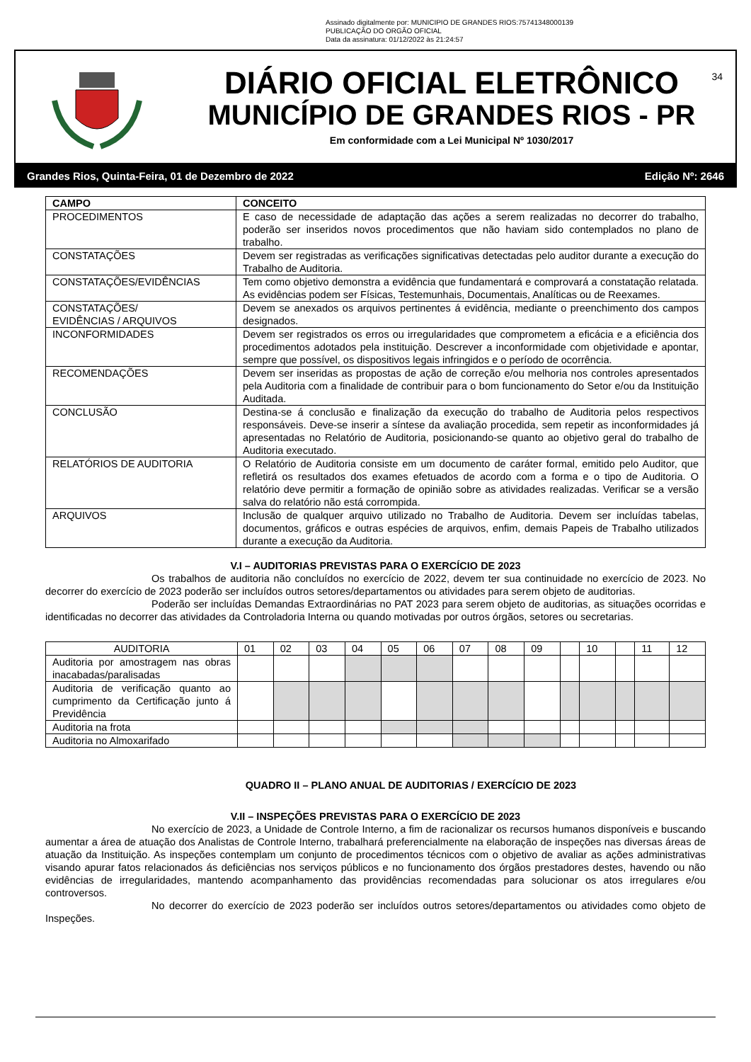Assinado digitalmente por: MUNICIPIO DE GRANDES RIOS:75741348000139
PUBLICAÇÃO DO ORGÃO OFICIAL
Data da assinatura: 01/12/2022 às 21:24:57
DIÁRIO OFICIAL ELETRÔNICO
MUNICÍPIO DE GRANDES RIOS - PR
Em conformidade com a Lei Municipal Nº 1030/2017
34
Grandes Rios, Quinta-Feira, 01 de Dezembro de 2022 Edição Nº: 2646
| CAMPO | CONCEITO |
| --- | --- |
| PROCEDIMENTOS | E caso de necessidade de adaptação das ações a serem realizadas no decorrer do trabalho, poderão ser inseridos novos procedimentos que não haviam sido contemplados no plano de trabalho. |
| CONSTATAÇÕES | Devem ser registradas as verificações significativas detectadas pelo auditor durante a execução do Trabalho de Auditoria. |
| CONSTATAÇÕES/EVIDÊNCIAS | Tem como objetivo demonstra a evidência que fundamentará e comprovará a constatação relatada. As evidências podem ser Físicas, Testemunhais, Documentais, Analíticas ou de Reexames. |
| CONSTATAÇÕES/ EVIDÊNCIAS / ARQUIVOS | Devem se anexados os arquivos pertinentes á evidência, mediante o preenchimento dos campos designados. |
| INCONFORMIDADES | Devem ser registrados os erros ou irregularidades que comprometem a eficácia e a eficiência dos procedimentos adotados pela instituição. Descrever a inconformidade com objetividade e apontar, sempre que possível, os dispositivos legais infringidos e o período de ocorrência. |
| RECOMENDAÇÕES | Devem ser inseridas as propostas de ação de correção e/ou melhoria nos controles apresentados pela Auditoria com a finalidade de contribuir para o bom funcionamento do Setor e/ou da Instituição Auditada. |
| CONCLUSÃO | Destina-se á conclusão e finalização da execução do trabalho de Auditoria pelos respectivos responsáveis. Deve-se inserir a síntese da avaliação procedida, sem repetir as inconformidades já apresentadas no Relatório de Auditoria, posicionando-se quanto ao objetivo geral do trabalho de Auditoria executado. |
| RELATÓRIOS DE AUDITORIA | O Relatório de Auditoria consiste em um documento de caráter formal, emitido pelo Auditor, que refletirá os resultados dos exames efetuados de acordo com a forma e o tipo de Auditoria. O relatório deve permitir a formação de opinião sobre as atividades realizadas. Verificar se a versão salva do relatório não está corrompida. |
| ARQUIVOS | Inclusão de qualquer arquivo utilizado no Trabalho de Auditoria. Devem ser incluídas tabelas, documentos, gráficos e outras espécies de arquivos, enfim, demais Papeis de Trabalho utilizados durante a execução da Auditoria. |
V.I – AUDITORIAS PREVISTAS PARA O EXERCÍCIO DE 2023
Os trabalhos de auditoria não concluídos no exercício de 2022, devem ter sua continuidade no exercício de 2023. No decorrer do exercício de 2023 poderão ser incluídos outros setores/departamentos ou atividades para serem objeto de auditorias.
Poderão ser incluídas Demandas Extraordinárias no PAT 2023 para serem objeto de auditorias, as situações ocorridas e identificadas no decorrer das atividades da Controladoria Interna ou quando motivadas por outros órgãos, setores ou secretarias.
| AUDITORIA | 01 | 02 | 03 | 04 | 05 | 06 | 07 | 08 | 09 | | 10 | | 11 | 12 |
| Auditoria por amostragem nas obras inacabadas/paralisadas | | | | | | | | | | | | | | |
| Auditoria de verificação quanto ao cumprimento da Certificação junto á Previdência | | | | | | | | | | | | | | |
| Auditoria na frota | | | | | | | | | | | | | | |
| Auditoria no Almoxarifado | | | | | | | | | | | | | | |
QUADRO II – PLANO ANUAL DE AUDITORIAS / EXERCÍCIO DE 2023
V.II – INSPEÇÕES PREVISTAS PARA O EXERCÍCIO DE 2023
No exercício de 2023, a Unidade de Controle Interno, a fim de racionalizar os recursos humanos disponíveis e buscando aumentar a área de atuação dos Analistas de Controle Interno, trabalhará preferencialmente na elaboração de inspeções nas diversas áreas de atuação da Instituição. As inspeções contemplam um conjunto de procedimentos técnicos com o objetivo de avaliar as ações administrativas visando apurar fatos relacionados ás deficiências nos serviços públicos e no funcionamento dos órgãos prestadores destes, havendo ou não evidências de irregularidades, mantendo acompanhamento das providências recomendadas para solucionar os atos irregulares e/ou controversos.
No decorrer do exercício de 2023 poderão ser incluídos outros setores/departamentos ou atividades como objeto de Inspeções.